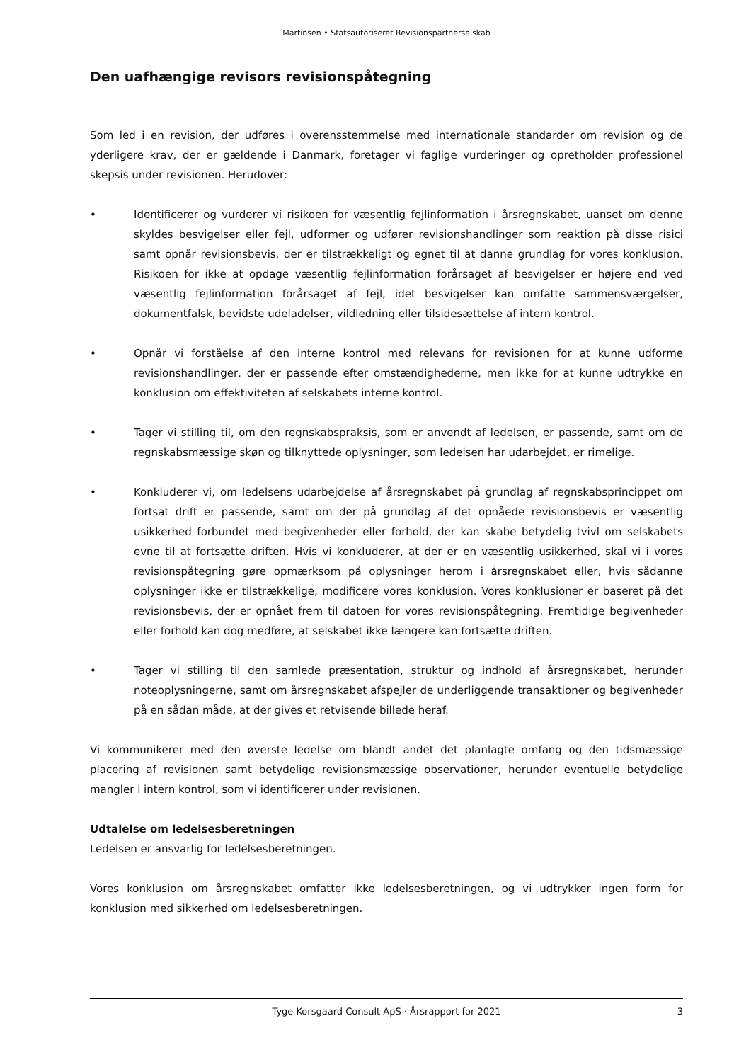Martinsen • Statsautoriseret Revisionspartnerselskab
Den uafhængige revisors revisionspåtegning
Som led i en revision, der udføres i overensstemmelse med internationale standarder om revision og de yderligere krav, der er gældende i Danmark, foretager vi faglige vurderinger og opretholder professionel skepsis under revisionen. Herudover:
• Identificerer og vurderer vi risikoen for væsentlig fejlinformation i årsregnskabet, uanset om denne skyldes besvigelser eller fejl, udformer og udfører revisionshandlinger som reaktion på disse risici samt opnår revisionsbevis, der er tilstrækkeligt og egnet til at danne grundlag for vores konklusion. Risikoen for ikke at opdage væsentlig fejlinformation forårsaget af besvigelser er højere end ved væsentlig fejlinformation forårsaget af fejl, idet besvigelser kan omfatte sammensværgelser, dokumentfalsk, bevidste udeladelser, vildledning eller tilsidesættelse af intern kontrol.
• Opnår vi forståelse af den interne kontrol med relevans for revisionen for at kunne udforme revisionshandlinger, der er passende efter omstændighederne, men ikke for at kunne udtrykke en konklusion om effektiviteten af selskabets interne kontrol.
• Tager vi stilling til, om den regnskabspraksis, som er anvendt af ledelsen, er passende, samt om de regnskabsmæssige skøn og tilknyttede oplysninger, som ledelsen har udarbejdet, er rimelige.
• Konkluderer vi, om ledelsens udarbejdelse af årsregnskabet på grundlag af regnskabsprincippet om fortsat drift er passende, samt om der på grundlag af det opnåede revisionsbevis er væsentlig usikkerhed forbundet med begivenheder eller forhold, der kan skabe betydelig tvivl om selskabets evne til at fortsætte driften. Hvis vi konkluderer, at der er en væsentlig usikkerhed, skal vi i vores revisionspåtegning gøre opmærksom på oplysninger herom i årsregnskabet eller, hvis sådanne oplysninger ikke er tilstrækkelige, modificere vores konklusion. Vores konklusioner er baseret på det revisionsbevis, der er opnået frem til datoen for vores revisionspåtegning. Fremtidige begivenheder eller forhold kan dog medføre, at selskabet ikke længere kan fortsætte driften.
• Tager vi stilling til den samlede præsentation, struktur og indhold af årsregnskabet, herunder noteoplysningerne, samt om årsregnskabet afspejler de underliggende transaktioner og begivenheder på en sådan måde, at der gives et retvisende billede heraf.
Vi kommunikerer med den øverste ledelse om blandt andet det planlagte omfang og den tidsmæssige placering af revisionen samt betydelige revisionsmæssige observationer, herunder eventuelle betydelige mangler i intern kontrol, som vi identificerer under revisionen.
Udtalelse om ledelsesberetningen
Ledelsen er ansvarlig for ledelsesberetningen.
Vores konklusion om årsregnskabet omfatter ikke ledelsesberetningen, og vi udtrykker ingen form for konklusion med sikkerhed om ledelsesberetningen.
Tyge Korsgaard Consult ApS · Årsrapport for 2021 3